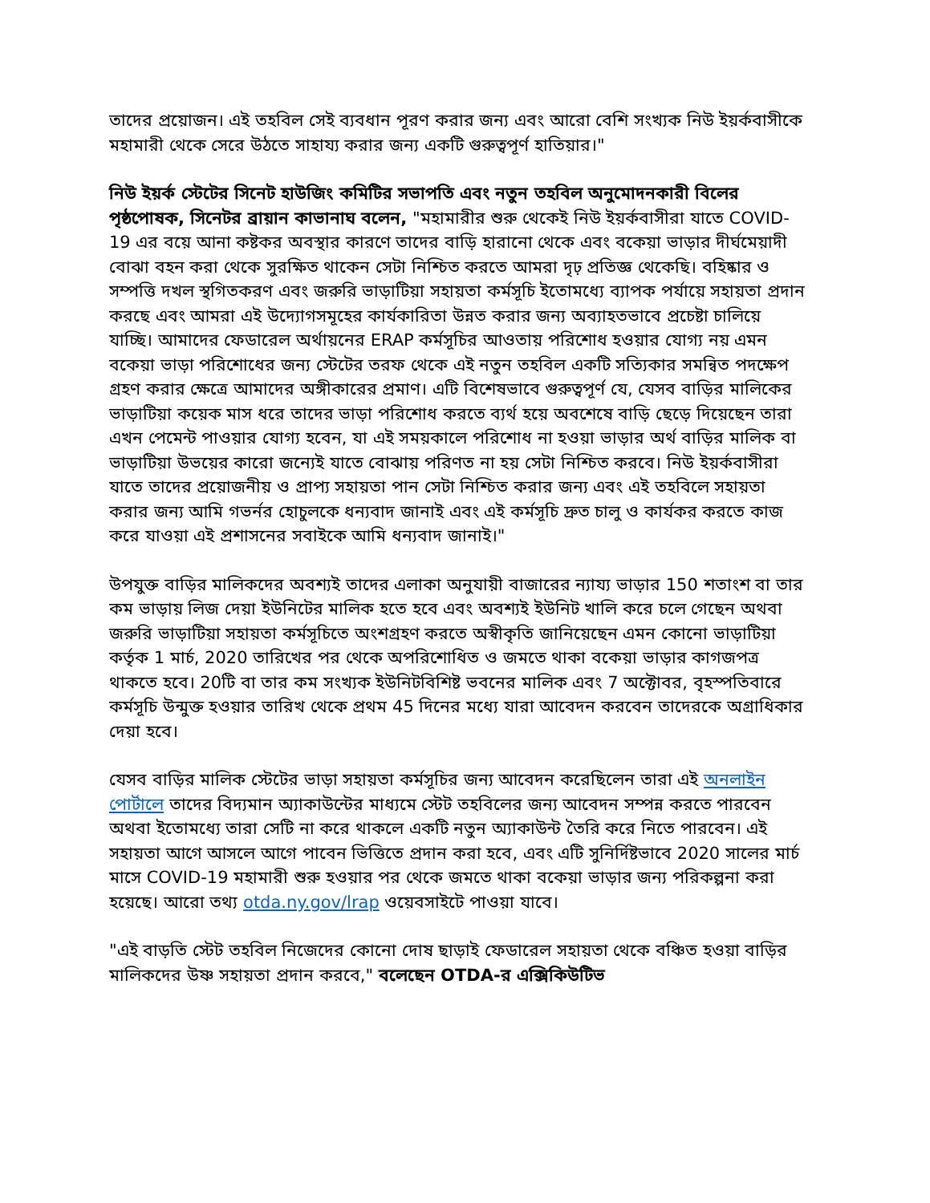তাদের প্রয়োজন। এই তহবিল সেই ব্যবধান পূরণ করার জন্য এবং আরো বেশি সংখ্যক নিউ ইয়র্কবাসীকে মহামারী থেকে সেরে উঠতে সাহায্য করার জন্য একটি গুরুত্বপূর্ণ হাতিয়ার।"
নিউ ইয়র্ক স্টেটের সিনেট হাউজিং কমিটির সভাপতি এবং নতুন তহবিল অনুমোদনকারী বিলের পৃষ্ঠপোষক, সিনেটর ব্রায়ান কাভানাঘ বলেন, "মহামারীর শুরু থেকেই নিউ ইয়র্কবাসীরা যাতে COVID-19 এর বয়ে আনা কষ্টকর অবস্থার কারণে তাদের বাড়ি হারানো থেকে এবং বকেয়া ভাড়ার দীর্ঘমেয়াদী বোঝা বহন করা থেকে সুরক্ষিত থাকেন সেটা নিশ্চিত করতে আমরা দৃঢ় প্রতিজ্ঞ থেকেছি। বহিষ্কার ও সম্পত্তি দখল স্থগিতকরণ এবং জরুরি ভাড়াটিয়া সহায়তা কর্মসূচি ইতোমধ্যে ব্যাপক পর্যায়ে সহায়তা প্রদান করছে এবং আমরা এই উদ্যোগসমূহের কার্যকারিতা উন্নত করার জন্য অব্যাহতভাবে প্রচেষ্টা চালিয়ে যাচ্ছি। আমাদের ফেডারেল অর্থায়নের ERAP কর্মসূচির আওতায় পরিশোধ হওয়ার যোগ্য নয় এমন বকেয়া ভাড়া পরিশোধের জন্য স্টেটের তরফ থেকে এই নতুন তহবিল একটি সত্যিকার সমন্বিত পদক্ষেপ গ্রহণ করার ক্ষেত্রে আমাদের অঙ্গীকারের প্রমাণ। এটি বিশেষভাবে গুরুত্বপূর্ণ যে, যেসব বাড়ির মালিকের ভাড়াটিয়া কয়েক মাস ধরে তাদের ভাড়া পরিশোধ করতে ব্যর্থ হয়ে অবশেষে বাড়ি ছেড়ে দিয়েছেন তারা এখন পেমেন্ট পাওয়ার যোগ্য হবেন, যা এই সময়কালে পরিশোধ না হওয়া ভাড়ার অর্থ বাড়ির মালিক বা ভাড়াটিয়া উভয়ের কারো জন্যেই যাতে বোঝায় পরিণত না হয় সেটা নিশ্চিত করবে। নিউ ইয়র্কবাসীরা যাতে তাদের প্রয়োজনীয় ও প্রাপ্য সহায়তা পান সেটা নিশ্চিত করার জন্য এবং এই তহবিলে সহায়তা করার জন্য আমি গভর্নর হোচুলকে ধন্যবাদ জানাই এবং এই কর্মসূচি দ্রুত চালু ও কার্যকর করতে কাজ করে যাওয়া এই প্রশাসনের সবাইকে আমি ধন্যবাদ জানাই।"
উপযুক্ত বাড়ির মালিকদের অবশ্যই তাদের এলাকা অনুযায়ী বাজারের ন্যায্য ভাড়ার 150 শতাংশ বা তার কম ভাড়ায় লিজ দেয়া ইউনিটের মালিক হতে হবে এবং অবশ্যই ইউনিট খালি করে চলে গেছেন অথবা জরুরি ভাড়াটিয়া সহায়তা কর্মসূচিতে অংশগ্রহণ করতে অস্বীকৃতি জানিয়েছেন এমন কোনো ভাড়াটিয়া কর্তৃক 1 মার্চ, 2020 তারিখের পর থেকে অপরিশোধিত ও জমতে থাকা বকেয়া ভাড়ার কাগজপত্র থাকতে হবে। 20টি বা তার কম সংখ্যক ইউনিটবিশিষ্ট ভবনের মালিক এবং 7 অক্টোবর, বৃহস্পতিবারে কর্মসূচি উন্মুক্ত হওয়ার তারিখ থেকে প্রথম 45 দিনের মধ্যে যারা আবেদন করবেন তাদেরকে অগ্রাধিকার দেয়া হবে।
যেসব বাড়ির মালিক স্টেটের ভাড়া সহায়তা কর্মসূচির জন্য আবেদন করেছিলেন তারা এই অনলাইন পোর্টালে তাদের বিদ্যমান অ্যাকাউন্টের মাধ্যমে স্টেট তহবিলের জন্য আবেদন সম্পন্ন করতে পারবেন অথবা ইতোমধ্যে তারা সেটি না করে থাকলে একটি নতুন অ্যাকাউন্ট তৈরি করে নিতে পারবেন। এই সহায়তা আগে আসলে আগে পাবেন ভিত্তিতে প্রদান করা হবে, এবং এটি সুনির্দিষ্টভাবে 2020 সালের মার্চ মাসে COVID-19 মহামারী শুরু হওয়ার পর থেকে জমতে থাকা বকেয়া ভাড়ার জন্য পরিকল্পনা করা হয়েছে। আরো তথ্য otda.ny.gov/lrap ওয়েবসাইটে পাওয়া যাবে।
"এই বাড়তি স্টেট তহবিল নিজেদের কোনো দোষ ছাড়াই ফেডারেল সহায়তা থেকে বঞ্চিত হওয়া বাড়ির মালিকদের উষ্ণ সহায়তা প্রদান করবে," বলেছেন OTDA-র এক্সিকিউটিভ